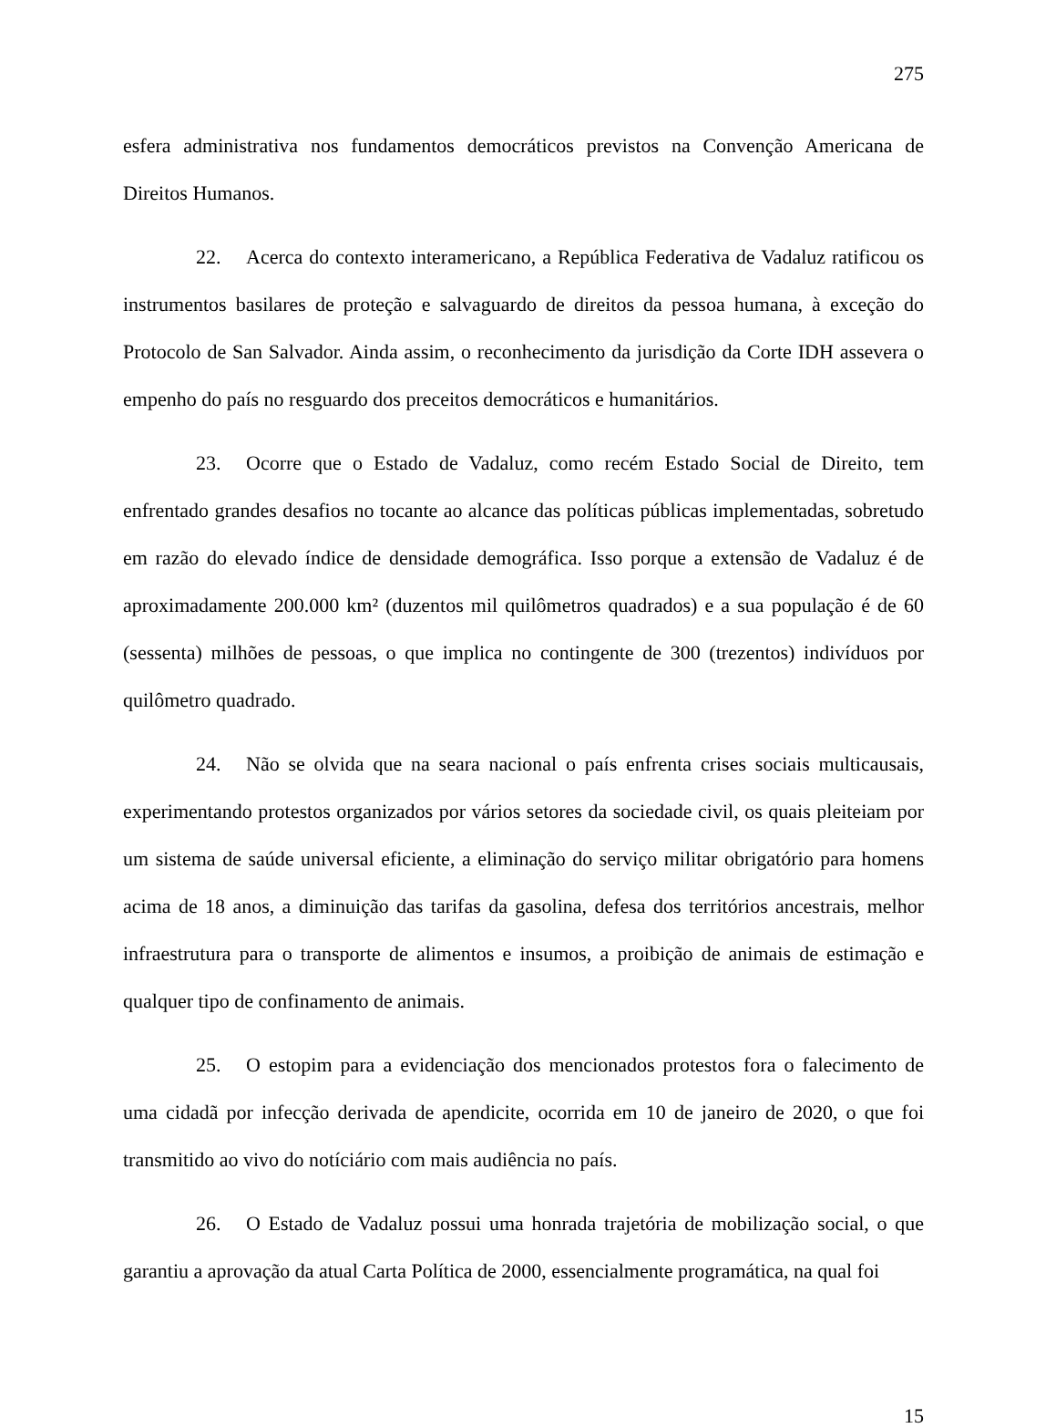275
esfera administrativa nos fundamentos democráticos previstos na Convenção Americana de Direitos Humanos.
22. Acerca do contexto interamericano, a República Federativa de Vadaluz ratificou os instrumentos basilares de proteção e salvaguardo de direitos da pessoa humana, à exceção do Protocolo de San Salvador. Ainda assim, o reconhecimento da jurisdição da Corte IDH assevera o empenho do país no resguardo dos preceitos democráticos e humanitários.
23. Ocorre que o Estado de Vadaluz, como recém Estado Social de Direito, tem enfrentado grandes desafios no tocante ao alcance das políticas públicas implementadas, sobretudo em razão do elevado índice de densidade demográfica. Isso porque a extensão de Vadaluz é de aproximadamente 200.000 km² (duzentos mil quilômetros quadrados) e a sua população é de 60 (sessenta) milhões de pessoas, o que implica no contingente de 300 (trezentos) indivíduos por quilômetro quadrado.
24. Não se olvida que na seara nacional o país enfrenta crises sociais multicausais, experimentando protestos organizados por vários setores da sociedade civil, os quais pleiteiam por um sistema de saúde universal eficiente, a eliminação do serviço militar obrigatório para homens acima de 18 anos, a diminuição das tarifas da gasolina, defesa dos territórios ancestrais, melhor infraestrutura para o transporte de alimentos e insumos, a proibição de animais de estimação e qualquer tipo de confinamento de animais.
25. O estopim para a evidenciação dos mencionados protestos fora o falecimento de uma cidadã por infecção derivada de apendicite, ocorrida em 10 de janeiro de 2020, o que foi transmitido ao vivo do notíciário com mais audiência no país.
26. O Estado de Vadaluz possui uma honrada trajetória de mobilização social, o que garantiu a aprovação da atual Carta Política de 2000, essencialmente programática, na qual foi
15